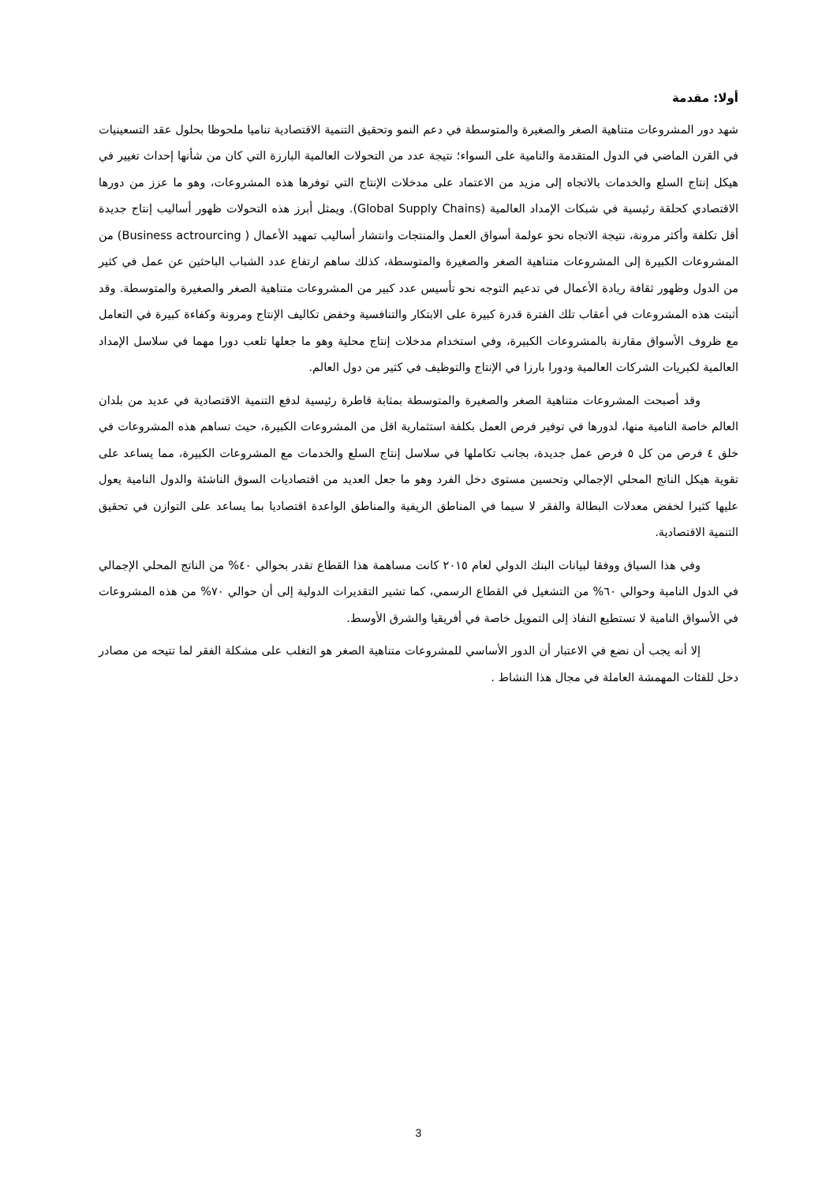أولا: مقدمة
شهد دور المشروعات متناهية الصغر والصغيرة والمتوسطة في دعم النمو وتحقيق التنمية الاقتصادية تناميا ملحوظا بحلول عقد التسعينيات في القرن الماضي في الدول المتقدمة والنامية على السواء؛ نتيجة عدد من التحولات العالمية البارزة التي كان من شأنها إحداث تغيير في هيكل إنتاج السلع والخدمات بالاتجاه إلى مزيد من الاعتماد على مدخلات الإنتاج التي توفرها هذه المشروعات، وهو ما عزز من دورها الاقتصادي كحلقة رئيسية في شبكات الإمداد العالمية (Global Supply Chains). ويمثل أبرز هذه التحولات ظهور أساليب إنتاج جديدة أقل تكلفة وأكثر مرونة، نتيجة الاتجاه نحو عولمة أسواق العمل والمنتجات وانتشار أساليب تمهيد الأعمال ( Business actrourcing) من المشروعات الكبيرة إلى المشروعات متناهية الصغر والصغيرة والمتوسطة، كذلك ساهم ارتفاع عدد الشباب الباحثين عن عمل في كثير من الدول وظهور ثقافة ريادة الأعمال في تدعيم التوجه نحو تأسيس عدد كبير من المشروعات متناهية الصغر والصغيرة والمتوسطة. وقد أثبتت هذه المشروعات في أعقاب تلك الفترة قدرة كبيرة على الابتكار والتنافسية وخفض تكاليف الإنتاج ومرونة وكفاءة كبيرة في التعامل مع ظروف الأسواق مقارنة بالمشروعات الكبيرة، وفي استخدام مدخلات إنتاج محلية وهو ما جعلها تلعب دورا مهما في سلاسل الإمداد العالمية لكبريات الشركات العالمية ودورا بارزا في الإنتاج والتوظيف في كثير من دول العالم.
وقد أصبحت المشروعات متناهية الصغر والصغيرة والمتوسطة بمثابة قاطرة رئيسية لدفع التنمية الاقتصادية في عديد من بلدان العالم خاصة النامية منها، لدورها في توفير فرص العمل بكلفة استثمارية اقل من المشروعات الكبيرة، حيث تساهم هذه المشروعات في خلق ٤ فرص من كل ٥ فرص عمل جديدة، بجانب تكاملها في سلاسل إنتاج السلع والخدمات مع المشروعات الكبيرة، مما يساعد على تقوية هيكل الناتج المحلي الإجمالي وتحسين مستوى دخل الفرد وهو ما جعل العديد من اقتصاديات السوق الناشئة والدول النامية يعول عليها كثيرا لخفض معدلات البطالة والفقر لا سيما في المناطق الريفية والمناطق الواعدة اقتصاديا بما يساعد على التوازن في تحقيق التنمية الاقتصادية.
وفي هذا السياق ووفقا لبيانات البنك الدولي لعام ٢٠١٥ كانت مساهمة هذا القطاع تقدر بحوالي ٤٠% من الناتج المحلي الإجمالي في الدول النامية وحوالي ٦٠% من التشغيل في القطاع الرسمي، كما تشير التقديرات الدولية إلى أن حوالي ٧٠% من هذه المشروعات في الأسواق النامية لا تستطيع النفاذ إلى التمويل خاصة في أفريقيا والشرق الأوسط.
إلا أنه يجب أن نضع في الاعتبار أن الدور الأساسي للمشروعات متناهية الصغر هو التغلب على مشكلة الفقر لما تتيحه من مصادر دخل للفئات المهمشة العاملة في مجال هذا النشاط .
3